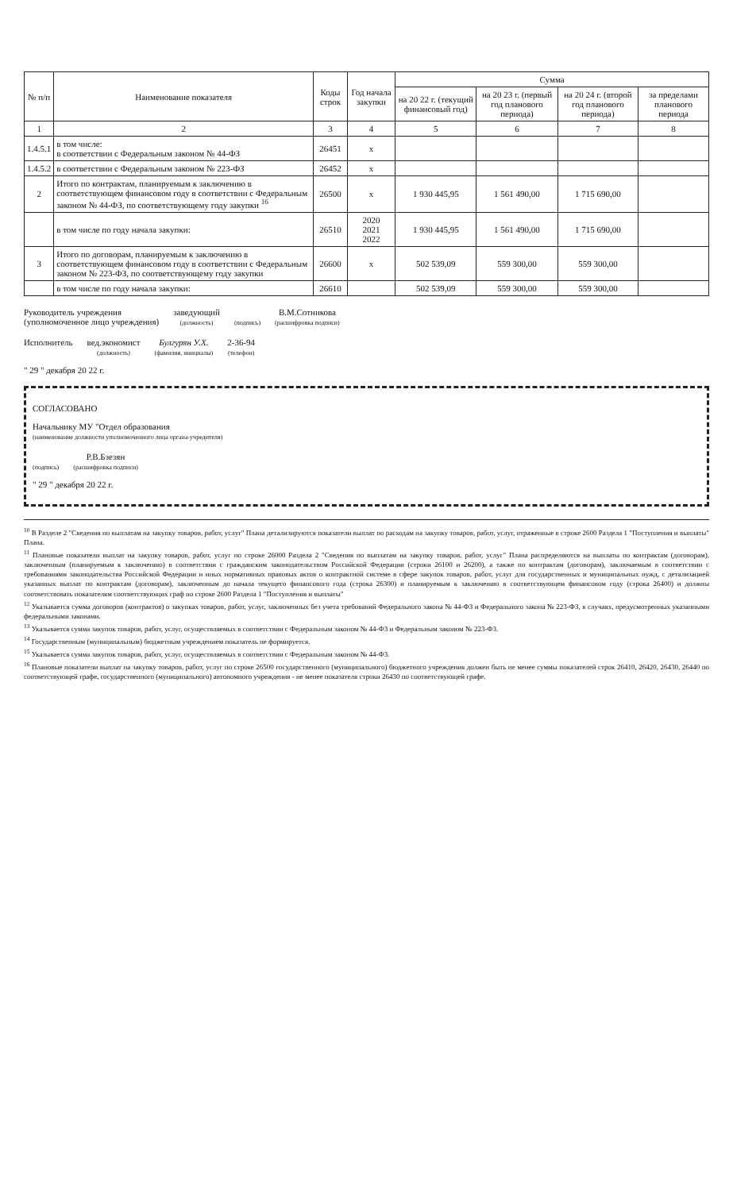| № п/п | Наименование показателя | Коды строк | Год начала закупки | Сумма | | | |
| --- | --- | --- | --- | --- | --- | --- | --- |
| | | | | на 20 22 г. (текущий финансовый год) | на 20 23 г. (первый год планового периода) | на 20 24 г. (второй год планового периода) | за пределами планового периода |
| 1 | 2 | 3 | 4 | 5 | 6 | 7 | 8 |
| 1.4.5.1 | в том числе: в соответствии с Федеральным законом № 44-ФЗ | 26451 | х | | | | |
| 1.4.5.2 | в соответствии с Федеральным законом № 223-ФЗ | 26452 | х | | | | |
| 2 | Итого по контрактам, планируемым к заключению в соответствующем финансовом году в соответствии с Федеральным законом № 44-ФЗ, по соответствующему году закупки <sup>16</sup> | 26500 | х | 1 930 445,95 | 1 561 490,00 | 1 715 690,00 | |
| | в том числе по году начала закупки: | 26510 | 2020 2021 2022 | 1 930 445,95 | 1 561 490,00 | 1 715 690,00 | |
| 3 | Итого по договорам, планируемым к заключению в соответствующем финансовом году в соответствии с Федеральным законом № 223-ФЗ, по соответствующему году закупки | 26600 | х | 502 539,09 | 559 300,00 | 559 300,00 | |
| | в том числе по году начала закупки: | 26610 | | 502 539,09 | 559 300,00 | 559 300,00 | |
Руководитель учреждения
(уполномоченное лицо учреждения)
заведующий
(должность)
(подпись)
В.М.Сотникова
(расшифровка подписи)
Исполнитель
вед.экономист
(должность)
Булгурян У.Х.
(фамилия, инициалы)
2-36-94
(телефон)
" 29 " декабря 20 22 г.
СОГЛАСОВАНО
Начальнику МУ "Отдел образования
(наименование должности уполномоченного лица органа-учредителя)
(подпись)
Р.В.Бзезян
(расшифровка подписи)
" 29 " декабря 20 22 г.
<sup>10</sup> В Разделе 2 "Сведения по выплатам на закупку товаров, работ, услуг" Плана детализируются показатели выплат по расходам на закупку товаров, работ, услуг, отраженные в строке 2600 Раздела 1 "Поступления и выплаты" Плана.
<sup>11</sup> Плановые показатели выплат на закупку товаров, работ, услуг по строке 26000 Раздела 2 "Сведения по выплатам на закупку товаров, работ, услуг" Плана распределяются на выплаты по контрактам (договорам), заключенным (планируемым к заключению) в соответствии с гражданским законодательством Российской Федерации (строки 26100 и 26200), а также по контрактам (договорам), заключаемым в соответствии с требованиями законодательства Российской Федерации и иных нормативных правовых актов о контрактной системе в сфере закупок товаров, работ, услуг для государственных и муниципальных нужд, с детализацией указанных выплат по контрактам (договорам), заключенным до начала текущего финансового года (строка 26300) и планируемым к заключению в соответствующем финансовом году (строка 26400) и должны соответствовать показателям соответствующих граф по строке 2600 Раздела 1 "Поступления и выплаты"
<sup>12</sup> Указывается сумма договоров (контрактов) о закупках товаров, работ, услуг, заключенных без учета требований Федерального закона № 44-ФЗ и Федерального закона № 223-ФЗ, в случаях, предусмотренных указанными федеральными законами.
<sup>13</sup> Указывается сумма закупок товаров, работ, услуг, осуществляемых в соответствии с Федеральным законом № 44-ФЗ и Федеральным законом № 223-ФЗ.
<sup>14</sup> Государственным (муниципальным) бюджетным учреждением показатель не формируется.
<sup>15</sup> Указывается сумма закупок товаров, работ, услуг, осуществляемых в соответствии с Федеральным законом № 44-ФЗ.
<sup>16</sup> Плановые показатели выплат на закупку товаров, работ, услуг по строке 26500 государственного (муниципального) бюджетного учреждения должен быть не менее суммы показателей строк 26410, 26420, 26430, 26440 по соответствующей графе, государственного (муниципального) автономного учреждения - не менее показателя строки 26430 по соответствующей графе.